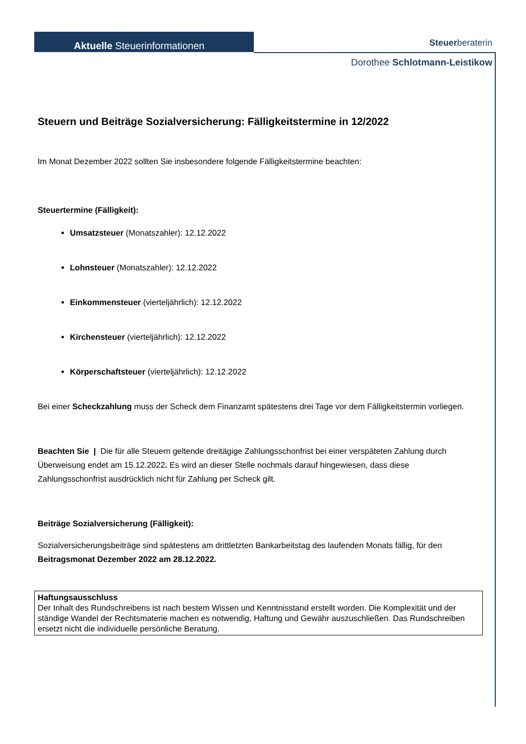Aktuelle Steuerinformationen
Steuerberaterin
Dorothee Schlotmann-Leistikow
Steuern und Beiträge Sozialversicherung: Fälligkeitstermine in 12/2022
Im Monat Dezember 2022 sollten Sie insbesondere folgende Fälligkeitstermine beachten:
Steuertermine (Fälligkeit):
Umsatzsteuer (Monatszahler): 12.12.2022
Lohnsteuer (Monatszahler): 12.12.2022
Einkommensteuer (vierteljährlich): 12.12.2022
Kirchensteuer (vierteljährlich): 12.12.2022
Körperschaftsteuer (vierteljährlich): 12.12.2022
Bei einer Scheckzahlung muss der Scheck dem Finanzamt spätestens drei Tage vor dem Fälligkeitstermin vorliegen.
Beachten Sie | Die für alle Steuern geltende dreitägige Zahlungsschonfrist bei einer verspäteten Zahlung durch Überweisung endet am 15.12.2022. Es wird an dieser Stelle nochmals darauf hingewiesen, dass diese Zahlungsschonfrist ausdrücklich nicht für Zahlung per Scheck gilt.
Beiträge Sozialversicherung (Fälligkeit):
Sozialversicherungsbeiträge sind spätestens am drittletzten Bankarbeitstag des laufenden Monats fällig, für den Beitragsmonat Dezember 2022 am 28.12.2022.
Haftungsausschluss
Der Inhalt des Rundschreibens ist nach bestem Wissen und Kenntnisstand erstellt worden. Die Komplexität und der ständige Wandel der Rechtsmaterie machen es notwendig, Haftung und Gewähr auszuschließen. Das Rundschreiben ersetzt nicht die individuelle persönliche Beratung.